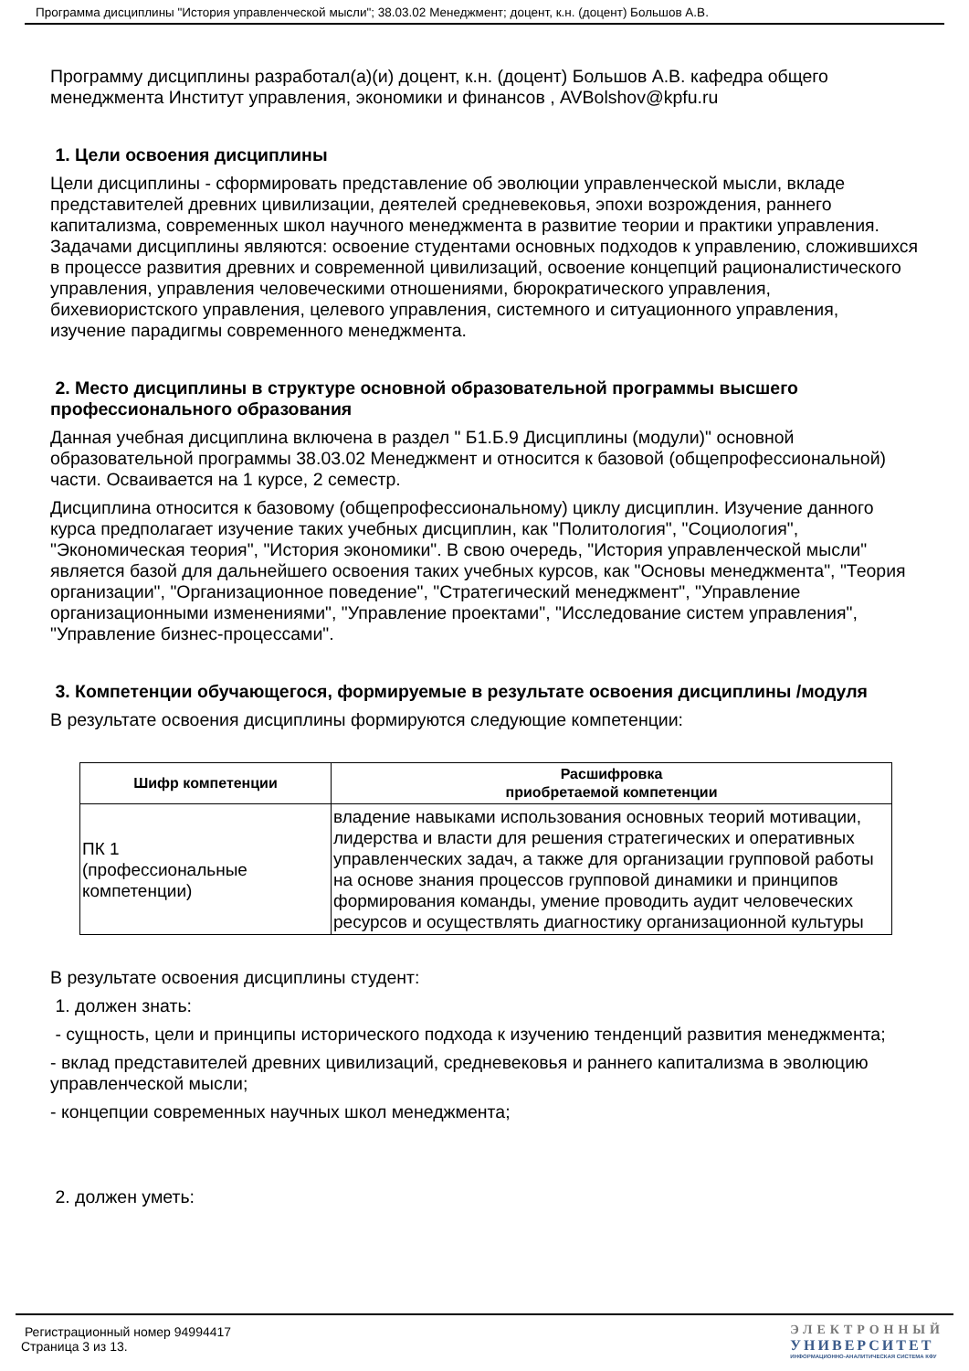Программа дисциплины "История управленческой мысли"; 38.03.02 Менеджмент; доцент, к.н. (доцент) Большов А.В.
Программу дисциплины разработал(а)(и) доцент, к.н. (доцент) Большов А.В. кафедра общего менеджмента Институт управления, экономики и финансов , AVBolshov@kpfu.ru
1. Цели освоения дисциплины
Цели дисциплины - сформировать представление об эволюции управленческой мысли, вкладе представителей древних цивилизации, деятелей средневековья, эпохи возрождения, раннего капитализма, современных школ научного менеджмента в развитие теории и практики управления. Задачами дисциплины являются: освоение студентами основных подходов к управлению, сложившихся в процессе развития древних и современной цивилизаций, освоение концепций рационалистического управления, управления человеческими отношениями, бюрократического управления, бихевиористского управления, целевого управления, системного и ситуационного управления, изучение парадигмы современного менеджмента.
2. Место дисциплины в структуре основной образовательной программы высшего профессионального образования
Данная учебная дисциплина включена в раздел " Б1.Б.9 Дисциплины (модули)" основной образовательной программы 38.03.02 Менеджмент и относится к базовой (общепрофессиональной) части. Осваивается на 1 курсе, 2 семестр.
Дисциплина относится к базовому (общепрофессиональному) циклу дисциплин. Изучение данного курса предполагает изучение таких учебных дисциплин, как "Политология", "Социология", "Экономическая теория", "История экономики". В свою очередь, "История управленческой мысли" является базой для дальнейшего освоения таких учебных курсов, как "Основы менеджмента", "Теория организации", "Организационное поведение", "Стратегический менеджмент", "Управление организационными изменениями", "Управление проектами", "Исследование систем управления", "Управление бизнес-процессами".
3. Компетенции обучающегося, формируемые в результате освоения дисциплины /модуля
В результате освоения дисциплины формируются следующие компетенции:
| Шифр компетенции | Расшифровка приобретаемой компетенции |
| --- | --- |
| ПК 1 (профессиональные компетенции) | владение навыками использования основных теорий мотивации, лидерства и власти для решения стратегических и оперативных управленческих задач, а также для организации групповой работы на основе знания процессов групповой динамики и принципов формирования команды, умение проводить аудит человеческих ресурсов и осуществлять диагностику организационной культуры |
В результате освоения дисциплины студент:
1. должен знать:
- сущность, цели и принципы исторического подхода к изучению тенденций развития менеджмента;
- вклад представителей древних цивилизаций, средневековья и раннего капитализма в эволюцию управленческой мысли;
- концепции современных научных школ менеджмента;
2. должен уметь:
Регистрационный номер 94994417
Страница 3 из 13.
ЭЛЕКТРОННЫЙ
УНИВЕРСИТЕТ
ИНФОРМАЦИОННО-АНАЛИТИЧЕСКАЯ СИСТЕМА КФУ